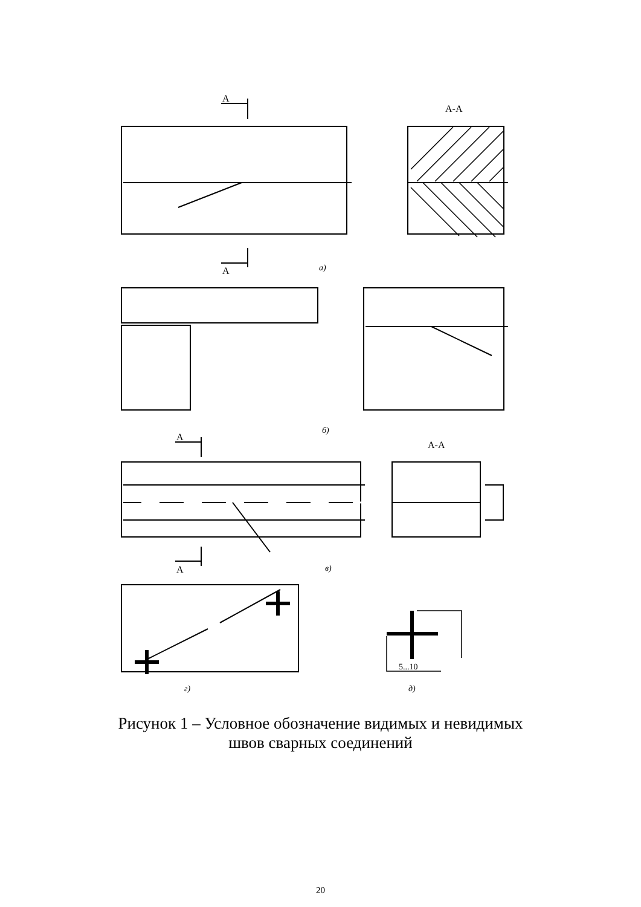А
А
А-А
а)
б)
А
А
А-А
в)
5...10
г)
д)
Рисунок 1 – Условное обозначение видимых и невидимых
швов сварных соединений
20